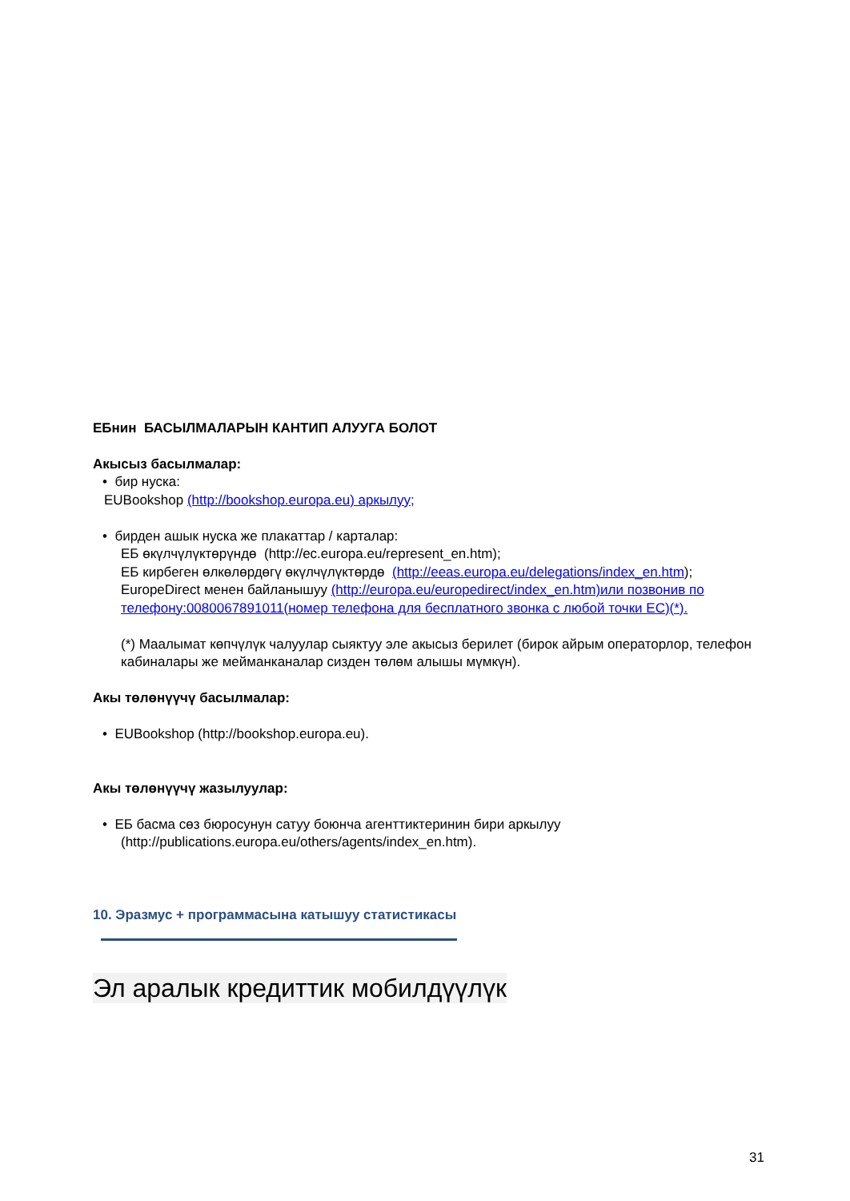ЕБнин БАСЫЛМАЛАРЫН КАНТИП АЛУУГА БОЛОТ
Акысыз басылмалар:
• бир нуска:
EUBookshop (http://bookshop.europa.eu) аркылуу;
• бирден ашык нуска же плакаттар / карталар:
ЕБ өкүлчүлүктөрүндө (http://ec.europa.eu/represent_en.htm);
ЕБ кирбеген өлкөлөрдөгү өкүлчүлүктөрдө (http://eeas.europa.eu/delegations/index_en.htm);
EuropeDirect менен байланышуу (http://europa.eu/europedirect/index_en.htm)или позвонив по телефону:0080067891011(номер телефона для бесплатного звонка с любой точки ЕС)(*).
(*) Маалымат көпчүлүк чалуулар сыяктуу эле акысыз берилет (бирок айрым операторлор, телефон кабиналары же мейманканалар сизден төлөм алышы мүмкүн).
Акы төлөнүүчү басылмалар:
• EUBookshop (http://bookshop.europa.eu).
Акы төлөнүүчү жазылуулар:
• ЕБ басма сөз бюросунун сатуу боюнча агенттиктеринин бири аркылуу
(http://publications.europa.eu/others/agents/index_en.htm).
10. Эразмус + программасына катышуу статистикасы
Эл аралык кредиттик мобилдүүлүк
31